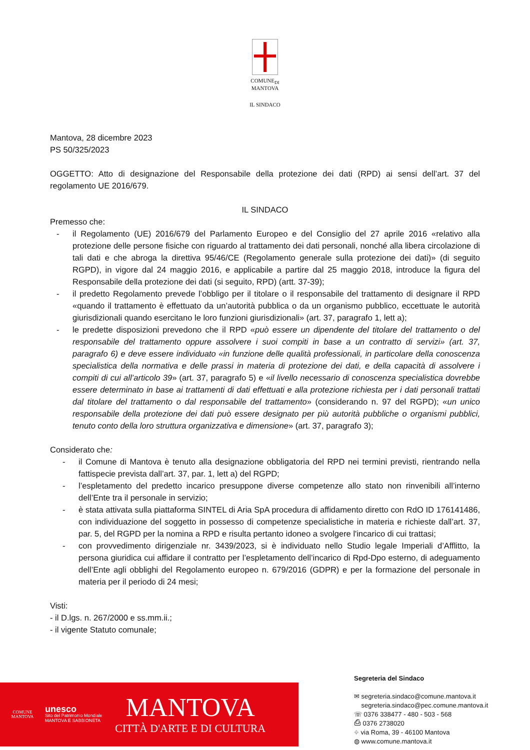COMUNE<sub>DI</sub>
MANTOVA
IL SINDACO
Mantova, 28 dicembre 2023
PS 50/325/2023
OGGETTO: Atto di designazione del Responsabile della protezione dei dati (RPD) ai sensi dell’art. 37 del regolamento UE 2016/679.
IL SINDACO
Premesso che:
- il Regolamento (UE) 2016/679 del Parlamento Europeo e del Consiglio del 27 aprile 2016 «relativo alla protezione delle persone fisiche con riguardo al trattamento dei dati personali, nonché alla libera circolazione di tali dati e che abroga la direttiva 95/46/CE (Regolamento generale sulla protezione dei dati)» (di seguito RGPD), in vigore dal 24 maggio 2016, e applicabile a partire dal 25 maggio 2018, introduce la figura del Responsabile della protezione dei dati (si seguito, RPD) (artt. 37-39);
- il predetto Regolamento prevede l’obbligo per il titolare o il responsabile del trattamento di designare il RPD «quando il trattamento è effettuato da un’autorità pubblica o da un organismo pubblico, eccettuate le autorità giurisdizionali quando esercitano le loro funzioni giurisdizionali» (art. 37, paragrafo 1, lett a);
- le predette disposizioni prevedono che il RPD «può essere un dipendente del titolare del trattamento o del responsabile del trattamento oppure assolvere i suoi compiti in base a un contratto di servizi» (art. 37, paragrafo 6) e deve essere individuato «in funzione delle qualità professionali, in particolare della conoscenza specialistica della normativa e delle prassi in materia di protezione dei dati, e della capacità di assolvere i compiti di cui all’articolo 39» (art. 37, paragrafo 5) e «il livello necessario di conoscenza specialistica dovrebbe essere determinato in base ai trattamenti di dati effettuati e alla protezione richiesta per i dati personali trattati dal titolare del trattamento o dal responsabile del trattamento» (considerando n. 97 del RGPD); «un unico responsabile della protezione dei dati può essere designato per più autorità pubbliche o organismi pubblici, tenuto conto della loro struttura organizzativa e dimensione» (art. 37, paragrafo 3);
Considerato che:
- il Comune di Mantova è tenuto alla designazione obbligatoria del RPD nei termini previsti, rientrando nella fattispecie prevista dall’art. 37, par. 1, lett a) del RGPD;
- l’espletamento del predetto incarico presuppone diverse competenze allo stato non rinvenibili all’interno dell’Ente tra il personale in servizio;
- è stata attivata sulla piattaforma SINTEL di Aria SpA procedura di affidamento diretto con RdO ID 176141486, con individuazione del soggetto in possesso di competenze specialistiche in materia e richieste dall’art. 37, par. 5, del RGPD per la nomina a RPD e risulta pertanto idoneo a svolgere l'incarico di cui trattasi;
- con provvedimento dirigenziale nr. 3439/2023, si è individuato nello Studio legale Imperiali d’Afflitto, la persona giuridica cui affidare il contratto per l’espletamento dell’incarico di Rpd-Dpo esterno, di adeguamento dell’Ente agli obblighi del Regolamento europeo n. 679/2016 (GDPR) e per la formazione del personale in materia per il periodo di 24 mesi;
Visti:
- il D.lgs. n. 267/2000 e ss.mm.ii.;
- il vigente Statuto comunale;
COMUNE
MANTOVA
unesco
Sito del Patrimonio Mondiale
MANTOVA E SABBIONETA
MANTOVA
CITTÀ D'ARTE E DI CULTURA
Segreteria del Sindaco
✉ segreteria.sindaco@comune.mantova.it
segreteria.sindaco@pec.comune.mantova.it
☏ 0376 338477 - 480 - 503 - 568
⎙ 0376 2738020
⌖ via Roma, 39 - 46100 Mantova
◍ www.comune.mantova.it